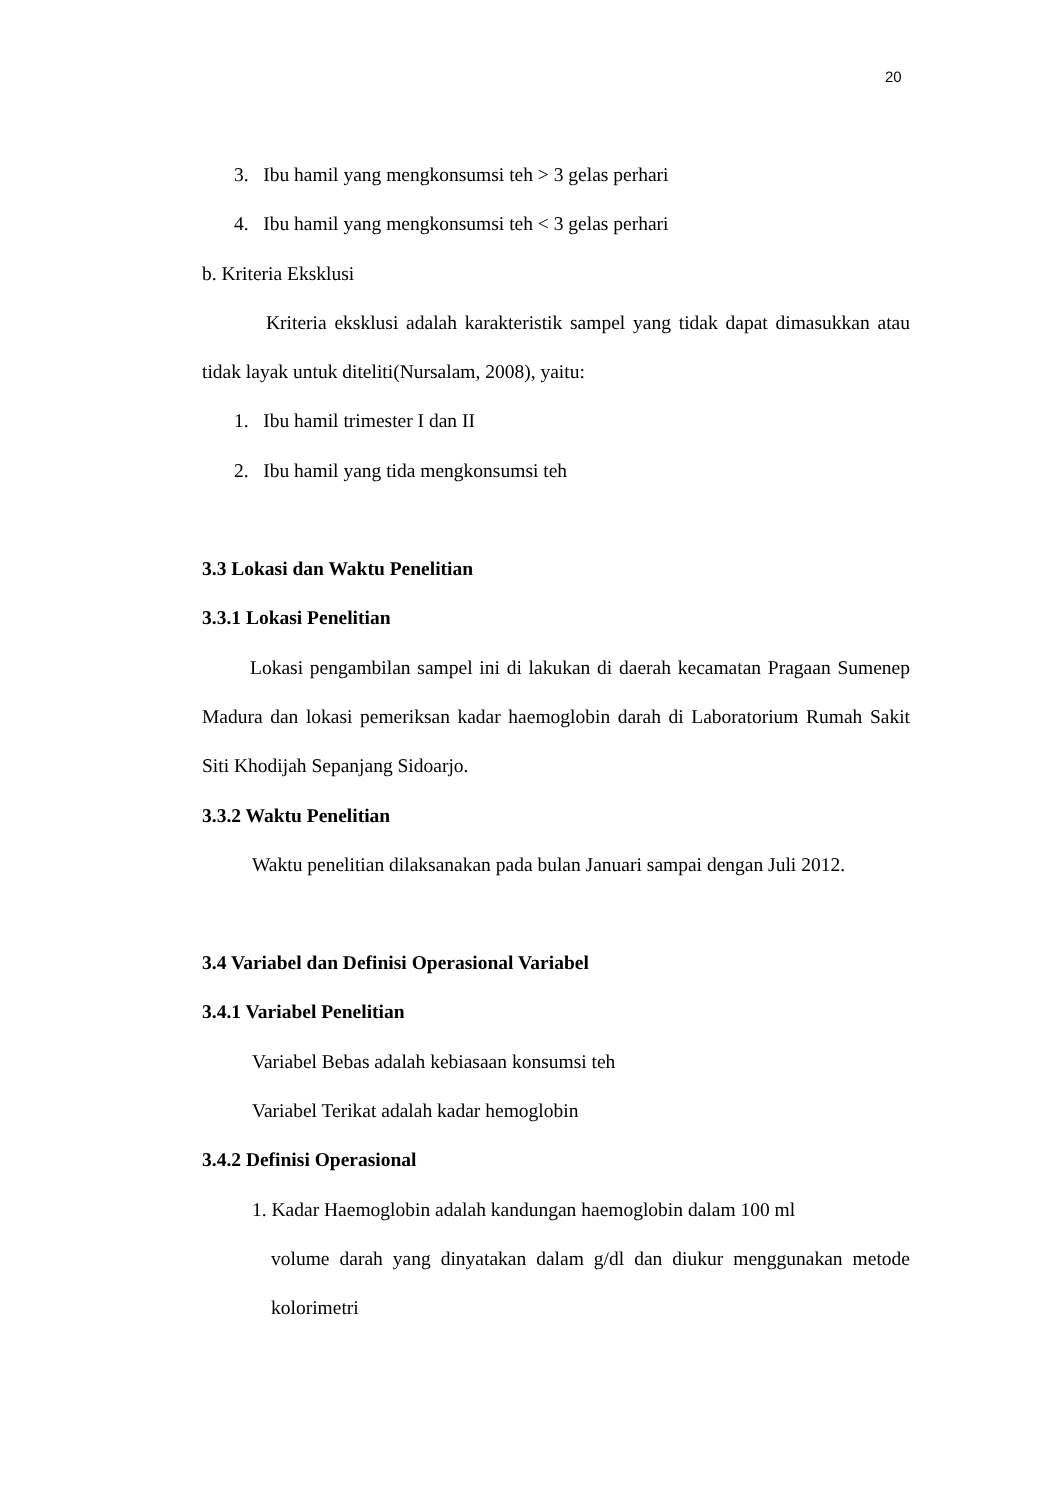20
3. Ibu hamil yang mengkonsumsi teh > 3 gelas perhari
4. Ibu hamil yang mengkonsumsi teh < 3 gelas perhari
b. Kriteria Eksklusi
Kriteria eksklusi adalah karakteristik sampel yang tidak dapat dimasukkan atau tidak layak untuk diteliti(Nursalam, 2008), yaitu:
1. Ibu hamil trimester I dan II
2. Ibu hamil yang tida mengkonsumsi teh
3.3 Lokasi dan Waktu Penelitian
3.3.1 Lokasi Penelitian
Lokasi pengambilan sampel ini di lakukan di daerah kecamatan Pragaan Sumenep Madura dan lokasi pemeriksan kadar haemoglobin darah di Laboratorium Rumah Sakit Siti Khodijah Sepanjang Sidoarjo.
3.3.2 Waktu Penelitian
Waktu penelitian dilaksanakan pada bulan Januari sampai dengan Juli 2012.
3.4 Variabel dan Definisi Operasional Variabel
3.4.1 Variabel Penelitian
Variabel Bebas adalah kebiasaan konsumsi teh
Variabel Terikat adalah kadar hemoglobin
3.4.2 Definisi Operasional
1. Kadar Haemoglobin adalah kandungan haemoglobin dalam 100 ml
volume darah yang dinyatakan dalam g/dl dan diukur menggunakan metode kolorimetri